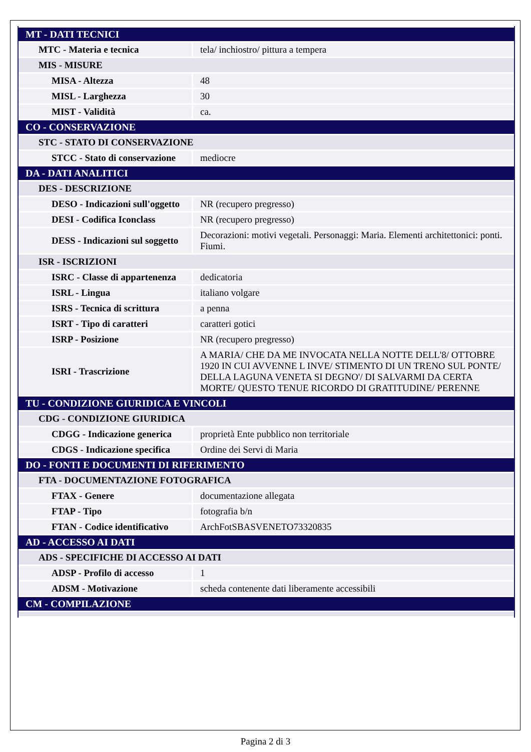| MT - DATI TECNICI | |
| MTC - Materia e tecnica | tela/ inchiostro/ pittura a tempera |
| MIS - MISURE | |
| MISA - Altezza | 48 |
| MISL - Larghezza | 30 |
| MIST - Validità | ca. |
| CO - CONSERVAZIONE | |
| STC - STATO DI CONSERVAZIONE | |
| STCC - Stato di conservazione | mediocre |
| DA - DATI ANALITICI | |
| DES - DESCRIZIONE | |
| DESO - Indicazioni sull'oggetto | NR (recupero pregresso) |
| DESI - Codifica Iconclass | NR (recupero pregresso) |
| DESS - Indicazioni sul soggetto | Decorazioni: motivi vegetali. Personaggi: Maria. Elementi architettonici: ponti. Fiumi. |
| ISR - ISCRIZIONI | |
| ISRC - Classe di appartenenza | dedicatoria |
| ISRL - Lingua | italiano volgare |
| ISRS - Tecnica di scrittura | a penna |
| ISRT - Tipo di caratteri | caratteri gotici |
| ISRP - Posizione | NR (recupero pregresso) |
| ISRI - Trascrizione | A MARIA/ CHE DA ME INVOCATA NELLA NOTTE DELL'8/ OTTOBRE 1920 IN CUI AVVENNE L INVE/ STIMENTO DI UN TRENO SUL PONTE/ DELLA LAGUNA VENETA SI DEGNO'/ DI SALVARMI DA CERTA MORTE/ QUESTO TENUE RICORDO DI GRATITUDINE/ PERENNE |
| TU - CONDIZIONE GIURIDICA E VINCOLI | |
| CDG - CONDIZIONE GIURIDICA | |
| CDGG - Indicazione generica | proprietà Ente pubblico non territoriale |
| CDGS - Indicazione specifica | Ordine dei Servi di Maria |
| DO - FONTI E DOCUMENTI DI RIFERIMENTO | |
| FTA - DOCUMENTAZIONE FOTOGRAFICA | |
| FTAX - Genere | documentazione allegata |
| FTAP - Tipo | fotografia b/n |
| FTAN - Codice identificativo | ArchFotSBASVENETO73320835 |
| AD - ACCESSO AI DATI | |
| ADS - SPECIFICHE DI ACCESSO AI DATI | |
| ADSP - Profilo di accesso | 1 |
| ADSM - Motivazione | scheda contenente dati liberamente accessibili |
| CM - COMPILAZIONE | |
Pagina 2 di 3